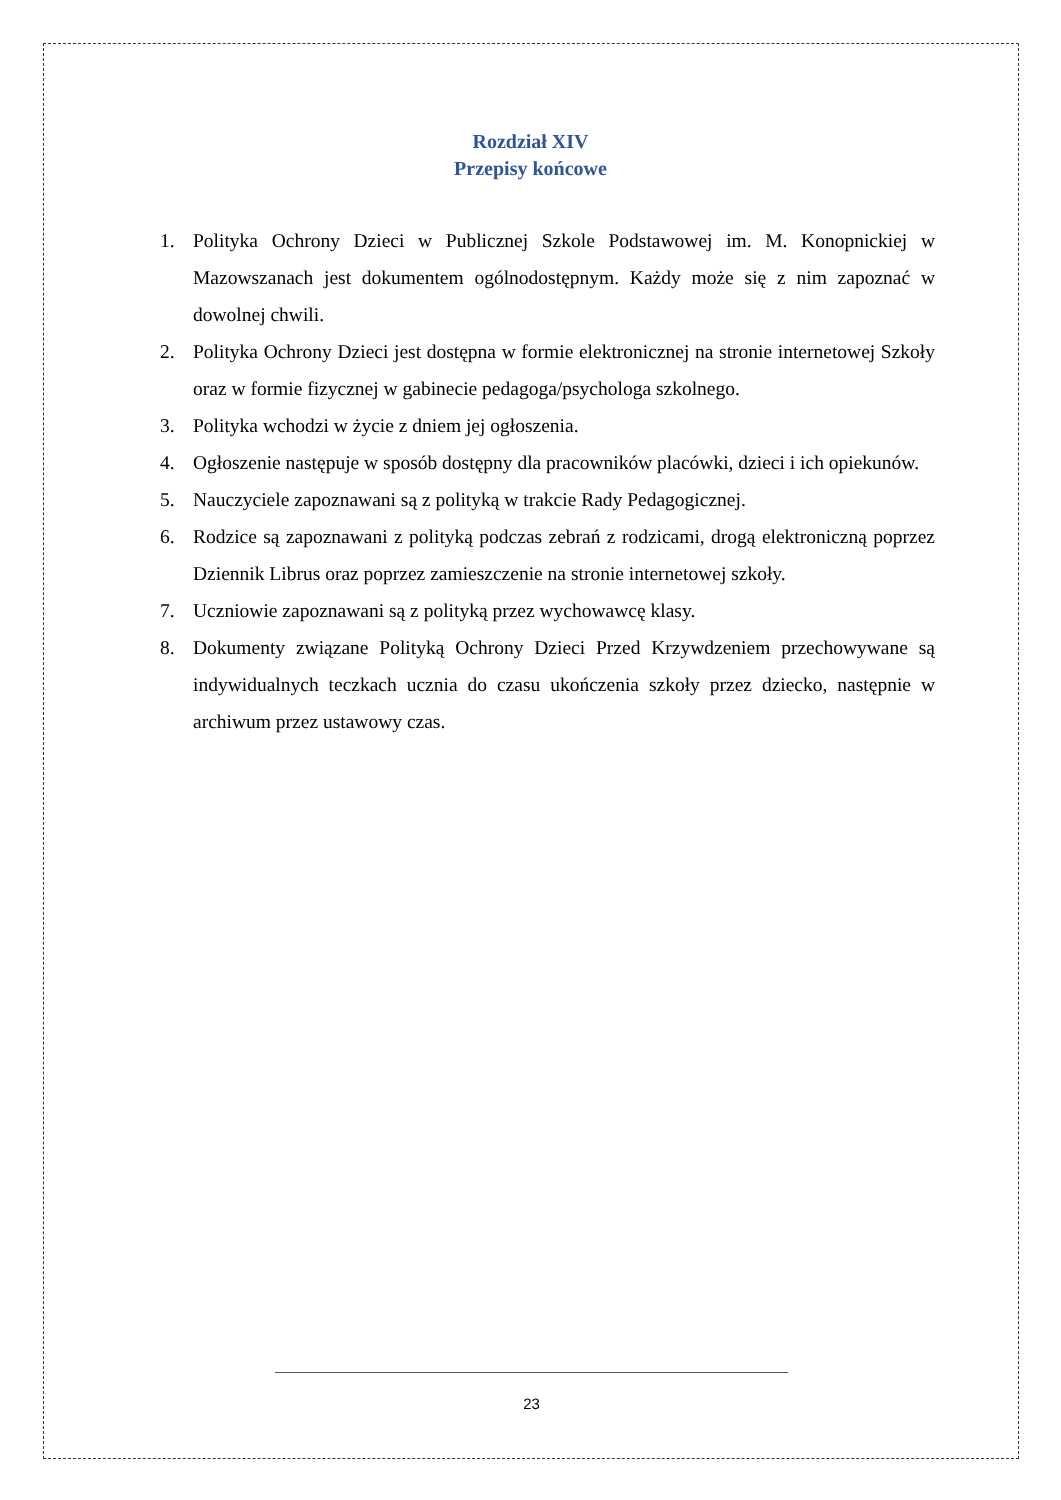Rozdział XIV
Przepisy końcowe
1. Polityka Ochrony Dzieci w Publicznej Szkole Podstawowej im. M. Konopnickiej w Mazowszanach jest dokumentem ogólnodostępnym. Każdy może się z nim zapoznać w dowolnej chwili.
2. Polityka Ochrony Dzieci jest dostępna w formie elektronicznej na stronie internetowej Szkoły oraz w formie fizycznej w gabinecie pedagoga/psychologa szkolnego.
3. Polityka wchodzi w życie z dniem jej ogłoszenia.
4. Ogłoszenie następuje w sposób dostępny dla pracowników placówki, dzieci i ich opiekunów.
5. Nauczyciele zapoznawani są z polityką w trakcie Rady Pedagogicznej.
6. Rodzice są zapoznawani z polityką podczas zebrań z rodzicami, drogą elektroniczną poprzez Dziennik Librus oraz poprzez zamieszczenie na stronie internetowej szkoły.
7. Uczniowie zapoznawani są z polityką przez wychowawcę klasy.
8. Dokumenty związane Polityką Ochrony Dzieci Przed Krzywdzeniem przechowywane są indywidualnych teczkach ucznia do czasu ukończenia szkoły przez dziecko, następnie w archiwum przez ustawowy czas.
23